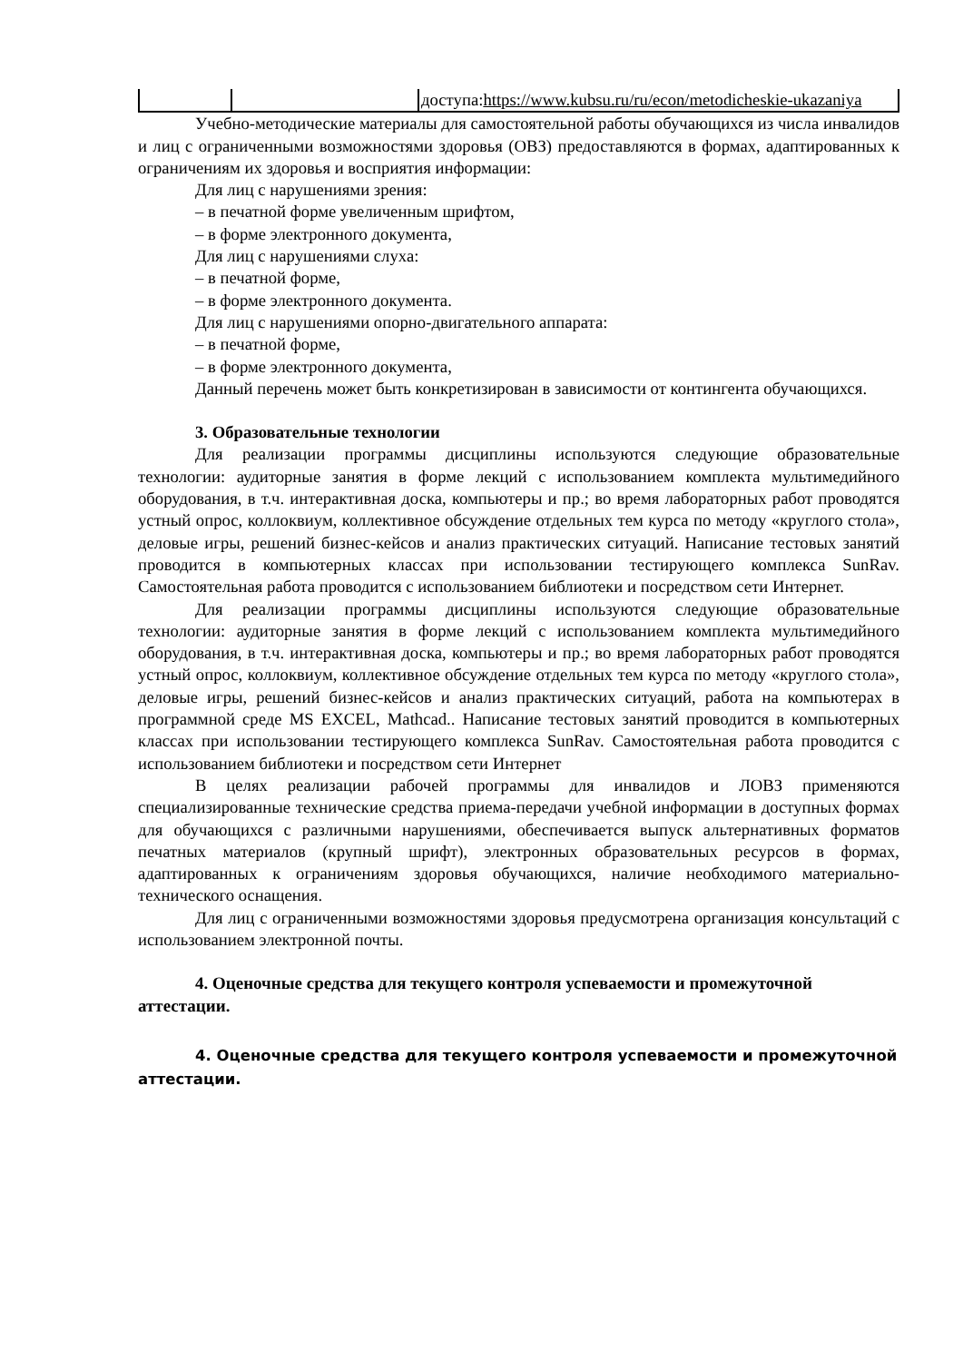| | | доступа: https://www.kubsu.ru/ru/econ/metodicheskie-ukazaniya |
Учебно-методические материалы для самостоятельной работы обучающихся из числа инвалидов и лиц с ограниченными возможностями здоровья (ОВЗ) предоставляются в формах, адаптированных к ограничениям их здоровья и восприятия информации:
Для лиц с нарушениями зрения:
– в печатной форме увеличенным шрифтом,
– в форме электронного документа,
Для лиц с нарушениями слуха:
– в печатной форме,
– в форме электронного документа.
Для лиц с нарушениями опорно-двигательного аппарата:
– в печатной форме,
– в форме электронного документа,
Данный перечень может быть конкретизирован в зависимости от контингента обучающихся.
3. Образовательные технологии
Для реализации программы дисциплины используются следующие образовательные технологии: аудиторные занятия в форме лекций с использованием комплекта мультимедийного оборудования, в т.ч. интерактивная доска, компьютеры и пр.; во время лабораторных работ проводятся устный опрос, коллоквиум, коллективное обсуждение отдельных тем курса по методу «круглого стола», деловые игры, решений бизнес-кейсов и анализ практических ситуаций. Написание тестовых занятий проводится в компьютерных классах при использовании тестирующего комплекса SunRav. Самостоятельная работа проводится с использованием библиотеки и посредством сети Интернет.
Для реализации программы дисциплины используются следующие образовательные технологии: аудиторные занятия в форме лекций с использованием комплекта мультимедийного оборудования, в т.ч. интерактивная доска, компьютеры и пр.; во время лабораторных работ проводятся устный опрос, коллоквиум, коллективное обсуждение отдельных тем курса по методу «круглого стола», деловые игры, решений бизнес-кейсов и анализ практических ситуаций, работа на компьютерах в программной среде MS EXCEL, Mathcad.. Написание тестовых занятий проводится в компьютерных классах при использовании тестирующего комплекса SunRav. Самостоятельная работа проводится с использованием библиотеки и посредством сети Интернет
В целях реализации рабочей программы для инвалидов и ЛОВЗ применяются специализированные технические средства приема-передачи учебной информации в доступных формах для обучающихся с различными нарушениями, обеспечивается выпуск альтернативных форматов печатных материалов (крупный шрифт), электронных образовательных ресурсов в формах, адаптированных к ограничениям здоровья обучающихся, наличие необходимого материально-технического оснащения.
Для лиц с ограниченными возможностями здоровья предусмотрена организация консультаций с использованием электронной почты.
4. Оценочные средства для текущего контроля успеваемости и промежуточной аттестации.
4. Оценочные средства для текущего контроля успеваемости и промежуточной аттестации.